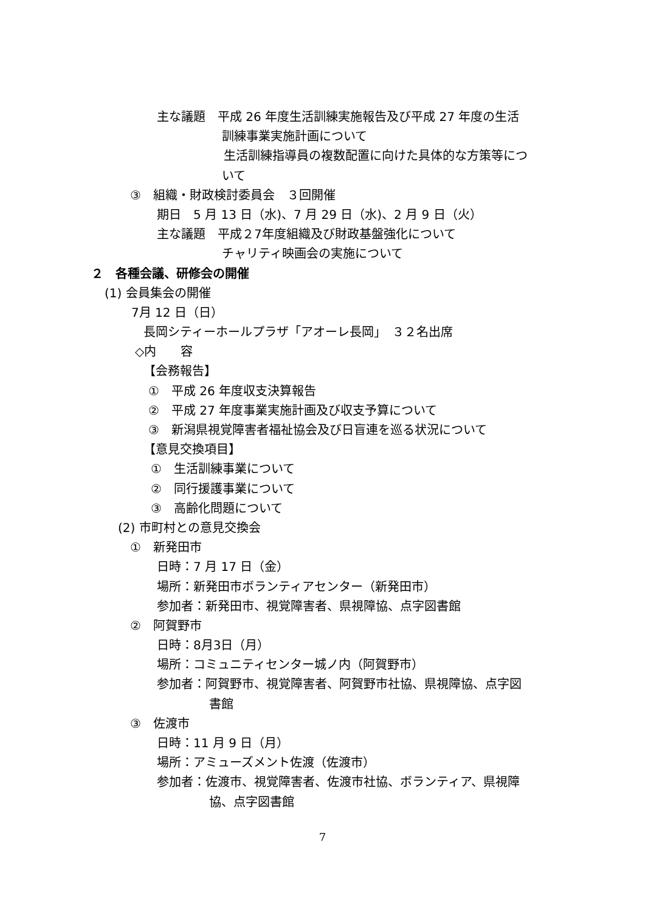主な議題　平成 26 年度生活訓練実施報告及び平成 27 年度の生活
訓練事業実施計画について
生活訓練指導員の複数配置に向けた具体的な方策等につ
いて
③　組織・財政検討委員会　３回開催
期日　5 月 13 日（水)、7 月 29 日（水)、2 月 9 日（火）
主な議題　平成２7年度組織及び財政基盤強化について
チャリティ映画会の実施について
２　各種会議、研修会の開催
(1) 会員集会の開催
7月 12 日（日）
長岡シティーホールプラザ「アオーレ長岡」　３２名出席
◇内　　容
【会務報告】
①　平成 26 年度収支決算報告
②　平成 27 年度事業実施計画及び収支予算について
③　新潟県視覚障害者福祉協会及び日盲連を巡る状況について
【意見交換項目】
①　生活訓練事業について
②　同行援護事業について
③　高齢化問題について
(2) 市町村との意見交換会
①　新発田市
日時：7 月 17 日（金）
場所：新発田市ボランティアセンター（新発田市）
参加者：新発田市、視覚障害者、県視障協、点字図書館
②　阿賀野市
日時：8月3日（月）
場所：コミュニティセンター城ノ内（阿賀野市）
参加者：阿賀野市、視覚障害者、阿賀野市社協、県視障協、点字図
書館
③　佐渡市
日時：11 月 9 日（月）
場所：アミューズメント佐渡（佐渡市）
参加者：佐渡市、視覚障害者、佐渡市社協、ボランティア、県視障
協、点字図書館
7